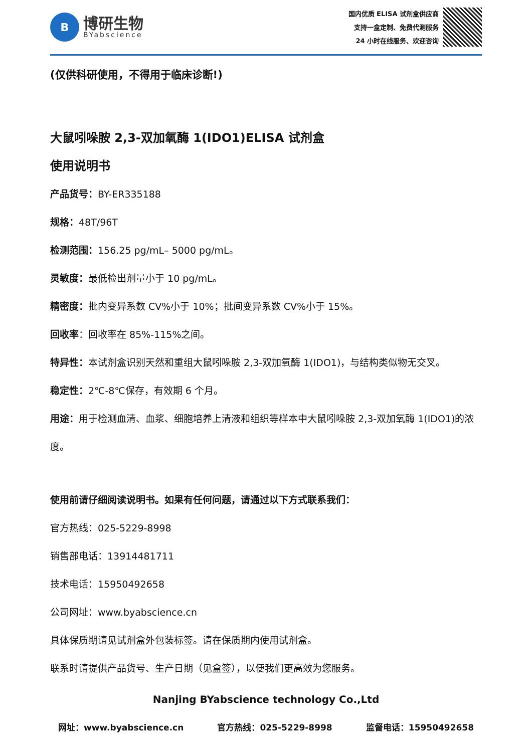B
博研生物
BYabscience
国内优质 ELISA 试剂盒供应商
支持一盒定制、免费代测服务
24 小时在线服务、欢迎咨询
(仅供科研使用，不得用于临床诊断!)
大鼠吲哚胺 2,3-双加氧酶 1(IDO1)ELISA 试剂盒
使用说明书
产品货号：BY-ER335188
规格：48T/96T
检测范围：156.25 pg/mL– 5000 pg/mL。
灵敏度：最低检出剂量小于 10 pg/mL。
精密度：批内变异系数 CV%小于 10%；批间变异系数 CV%小于 15%。
回收率：回收率在 85%-115%之间。
特异性：本试剂盒识别天然和重组大鼠吲哚胺 2,3-双加氧酶 1(IDO1)，与结构类似物无交叉。
稳定性：2℃-8℃保存，有效期 6 个月。
用途：用于检测血清、血浆、细胞培养上清液和组织等样本中大鼠吲哚胺 2,3-双加氧酶 1(IDO1)的浓度。
使用前请仔细阅读说明书。如果有任何问题，请通过以下方式联系我们：
官方热线：025-5229-8998
销售部电话：13914481711
技术电话：15950492658
公司网址：www.byabscience.cn
具体保质期请见试剂盒外包装标签。请在保质期内使用试剂盒。
联系时请提供产品货号、生产日期（见盒签），以便我们更高效为您服务。
Nanjing BYabscience technology Co.,Ltd
网址：www.byabscience.cn 官方热线：025-5229-8998 监督电话：15950492658